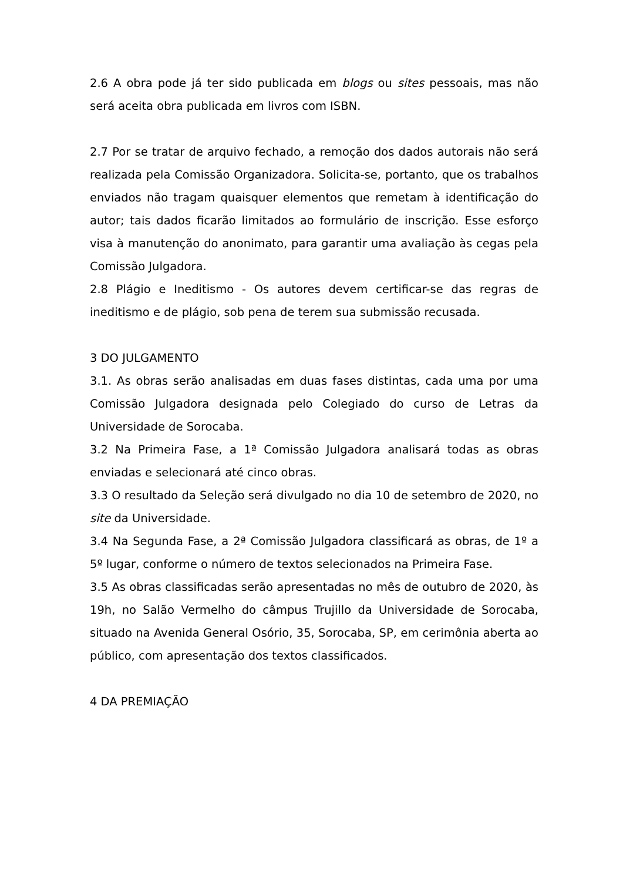2.6 A obra pode já ter sido publicada em blogs ou sites pessoais, mas não será aceita obra publicada em livros com ISBN.
2.7 Por se tratar de arquivo fechado, a remoção dos dados autorais não será realizada pela Comissão Organizadora. Solicita-se, portanto, que os trabalhos enviados não tragam quaisquer elementos que remetam à identificação do autor; tais dados ficarão limitados ao formulário de inscrição. Esse esforço visa à manutenção do anonimato, para garantir uma avaliação às cegas pela Comissão Julgadora.
2.8 Plágio e Ineditismo - Os autores devem certificar-se das regras de ineditismo e de plágio, sob pena de terem sua submissão recusada.
3 DO JULGAMENTO
3.1. As obras serão analisadas em duas fases distintas, cada uma por uma Comissão Julgadora designada pelo Colegiado do curso de Letras da Universidade de Sorocaba.
3.2 Na Primeira Fase, a 1ª Comissão Julgadora analisará todas as obras enviadas e selecionará até cinco obras.
3.3 O resultado da Seleção será divulgado no dia 10 de setembro de 2020, no site da Universidade.
3.4 Na Segunda Fase, a 2ª Comissão Julgadora classificará as obras, de 1º a 5º lugar, conforme o número de textos selecionados na Primeira Fase.
3.5 As obras classificadas serão apresentadas no mês de outubro de 2020, às 19h, no Salão Vermelho do câmpus Trujillo da Universidade de Sorocaba, situado na Avenida General Osório, 35, Sorocaba, SP, em cerimônia aberta ao público, com apresentação dos textos classificados.
4 DA PREMIAÇÃO